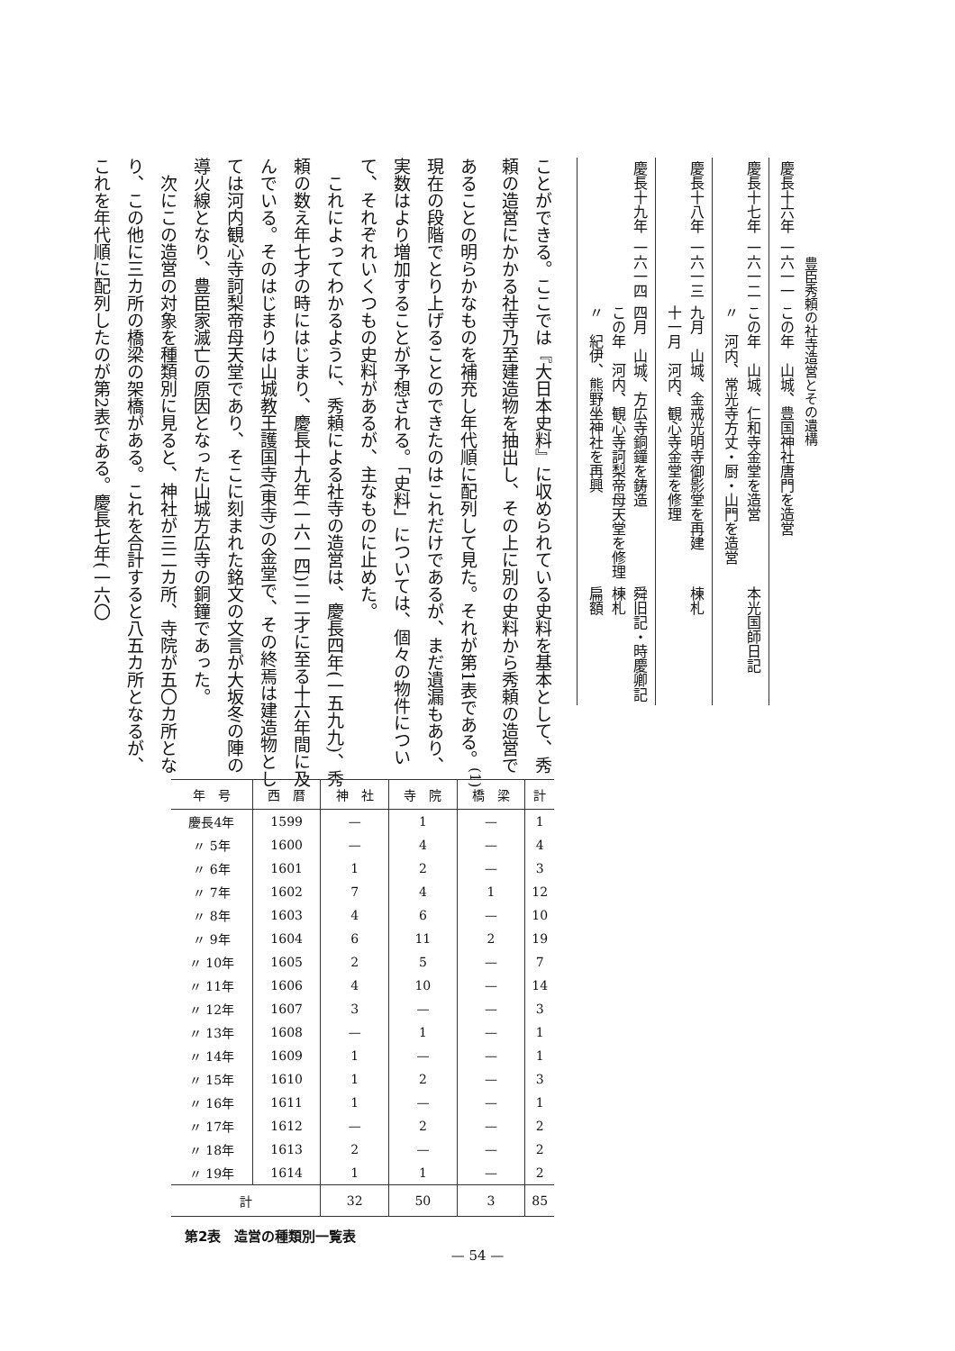豊臣秀頼の社寺造営とその遺構
| 慶長十六年 | 一六一一 | この年 山城、豊国神社唐門を造営 | |
| 慶長十七年 | 一六一二 | この年 山城、仁和寺金堂を造営 〃 河内、常光寺方丈・厨・山門を造営 | 本光国師日記 |
| 慶長十八年 | 一六一三 | 九月 山城、金戒光明寺御影堂を再建 十一月 河内、観心寺金堂を修理 | 棟札 |
| 慶長十九年 | 一六一四 | 四月 山城、方広寺銅鐘を鋳造 この年 河内、観心寺訶梨帝母天堂を修理 〃 紀伊、熊野坐神社を再興 | 舜旧記・時慶卿記 棟札 扁額 |
ことができる。ここでは『大日本史料』に収められている史料を基本として、秀頼の造営にかかる社寺乃至建造物を抽出し、その上に別の史料から秀頼の造営であることの明らかなものを補充し年代順に配列して見た。それが第1表である。<sup>(1)</sup>現在の段階でとり上げることのできたのはこれだけであるが、まだ遺漏もあり、実数はより増加することが予想される。「史料」については、個々の物件について、それぞれいくつもの史料があるが、主なものに止めた。
これによってわかるように、秀頼による社寺の造営は、慶長四年(一五九九)、秀頼の数え年七才の時にはじまり、慶長十九年(一六一四)二二才に至る十六年間に及んでいる。そのはじまりは山城教王護国寺(東寺)の金堂で、その終焉は建造物としては河内観心寺訶梨帝母天堂であり、そこに刻まれた銘文の文言が大坂冬の陣の導火線となり、豊臣家滅亡の原因となった山城方広寺の銅鐘であった。
次にこの造営の対象を種類別に見ると、神社が三二カ所、寺院が五〇カ所となり、この他に三カ所の橋梁の架橋がある。これを合計すると八五カ所となるが、これを年代順に配列したのが第2表である。慶長七年(一六〇
| 年 号 | 西 暦 | 神 社 | 寺 院 | 橋 梁 | 計 |
| --- | --- | --- | --- | --- | --- |
| 慶長4年 | 1599 | — | 1 | — | 1 |
| 〃 5年 | 1600 | — | 4 | — | 4 |
| 〃 6年 | 1601 | 1 | 2 | — | 3 |
| 〃 7年 | 1602 | 7 | 4 | 1 | 12 |
| 〃 8年 | 1603 | 4 | 6 | — | 10 |
| 〃 9年 | 1604 | 6 | 11 | 2 | 19 |
| 〃 10年 | 1605 | 2 | 5 | — | 7 |
| 〃 11年 | 1606 | 4 | 10 | — | 14 |
| 〃 12年 | 1607 | 3 | — | — | 3 |
| 〃 13年 | 1608 | — | 1 | — | 1 |
| 〃 14年 | 1609 | 1 | — | — | 1 |
| 〃 15年 | 1610 | 1 | 2 | — | 3 |
| 〃 16年 | 1611 | 1 | — | — | 1 |
| 〃 17年 | 1612 | — | 2 | — | 2 |
| 〃 18年 | 1613 | 2 | — | — | 2 |
| 〃 19年 | 1614 | 1 | 1 | — | 2 |
| 計 | | 32 | 50 | 3 | 85 |
第2表　造営の種類別一覧表
— 54 —